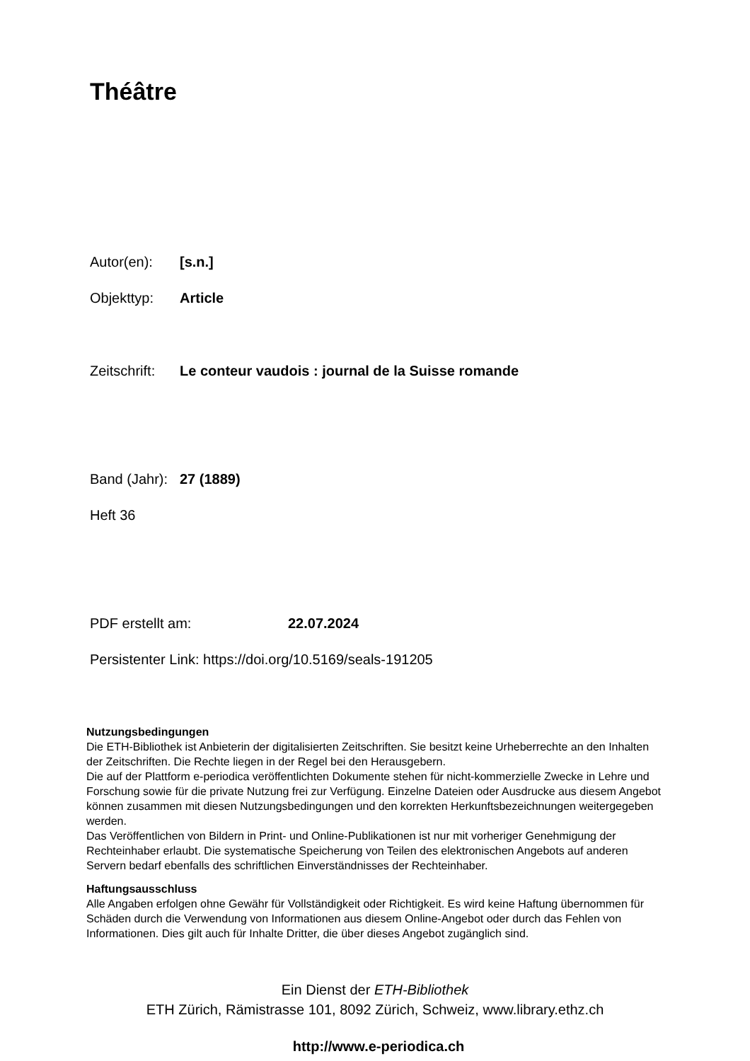Théâtre
Autor(en): [s.n.]
Objekttyp: Article
Zeitschrift: Le conteur vaudois : journal de la Suisse romande
Band (Jahr): 27 (1889)
Heft 36
PDF erstellt am: 22.07.2024
Persistenter Link: https://doi.org/10.5169/seals-191205
Nutzungsbedingungen
Die ETH-Bibliothek ist Anbieterin der digitalisierten Zeitschriften. Sie besitzt keine Urheberrechte an den Inhalten der Zeitschriften. Die Rechte liegen in der Regel bei den Herausgebern.
Die auf der Plattform e-periodica veröffentlichten Dokumente stehen für nicht-kommerzielle Zwecke in Lehre und Forschung sowie für die private Nutzung frei zur Verfügung. Einzelne Dateien oder Ausdrucke aus diesem Angebot können zusammen mit diesen Nutzungsbedingungen und den korrekten Herkunftsbezeichnungen weitergegeben werden.
Das Veröffentlichen von Bildern in Print- und Online-Publikationen ist nur mit vorheriger Genehmigung der Rechteinhaber erlaubt. Die systematische Speicherung von Teilen des elektronischen Angebots auf anderen Servern bedarf ebenfalls des schriftlichen Einverständnisses der Rechteinhaber.
Haftungsausschluss
Alle Angaben erfolgen ohne Gewähr für Vollständigkeit oder Richtigkeit. Es wird keine Haftung übernommen für Schäden durch die Verwendung von Informationen aus diesem Online-Angebot oder durch das Fehlen von Informationen. Dies gilt auch für Inhalte Dritter, die über dieses Angebot zugänglich sind.
Ein Dienst der ETH-Bibliothek
ETH Zürich, Rämistrasse 101, 8092 Zürich, Schweiz, www.library.ethz.ch
http://www.e-periodica.ch